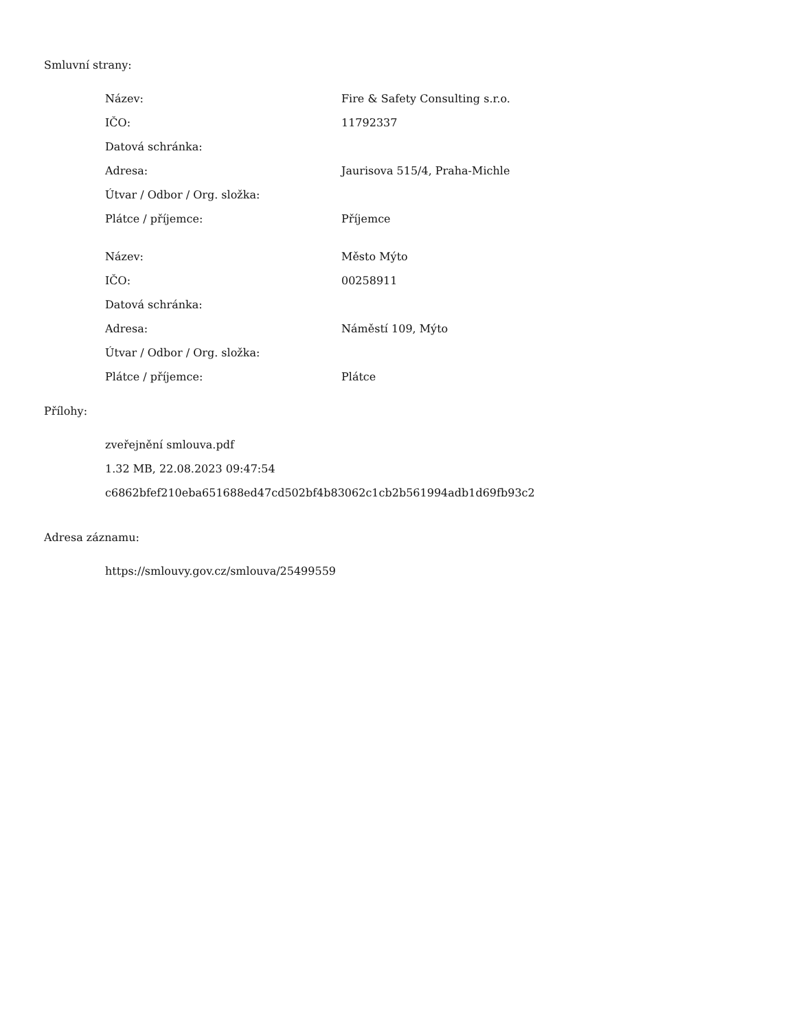Smluvní strany:
| Název: | Fire & Safety Consulting s.r.o. |
| IČO: | 11792337 |
| Datová schránka: | |
| Adresa: | Jaurisova 515/4, Praha-Michle |
| Útvar / Odbor / Org. složka: | |
| Plátce / příjemce: | Příjemce |
| Název: | Město Mýto |
| IČO: | 00258911 |
| Datová schránka: | |
| Adresa: | Náměstí 109, Mýto |
| Útvar / Odbor / Org. složka: | |
| Plátce / příjemce: | Plátce |
Přílohy:
zveřejnění smlouva.pdf
1.32 MB, 22.08.2023 09:47:54
c6862bfef210eba651688ed47cd502bf4b83062c1cb2b561994adb1d69fb93c2
Adresa záznamu:
https://smlouvy.gov.cz/smlouva/25499559